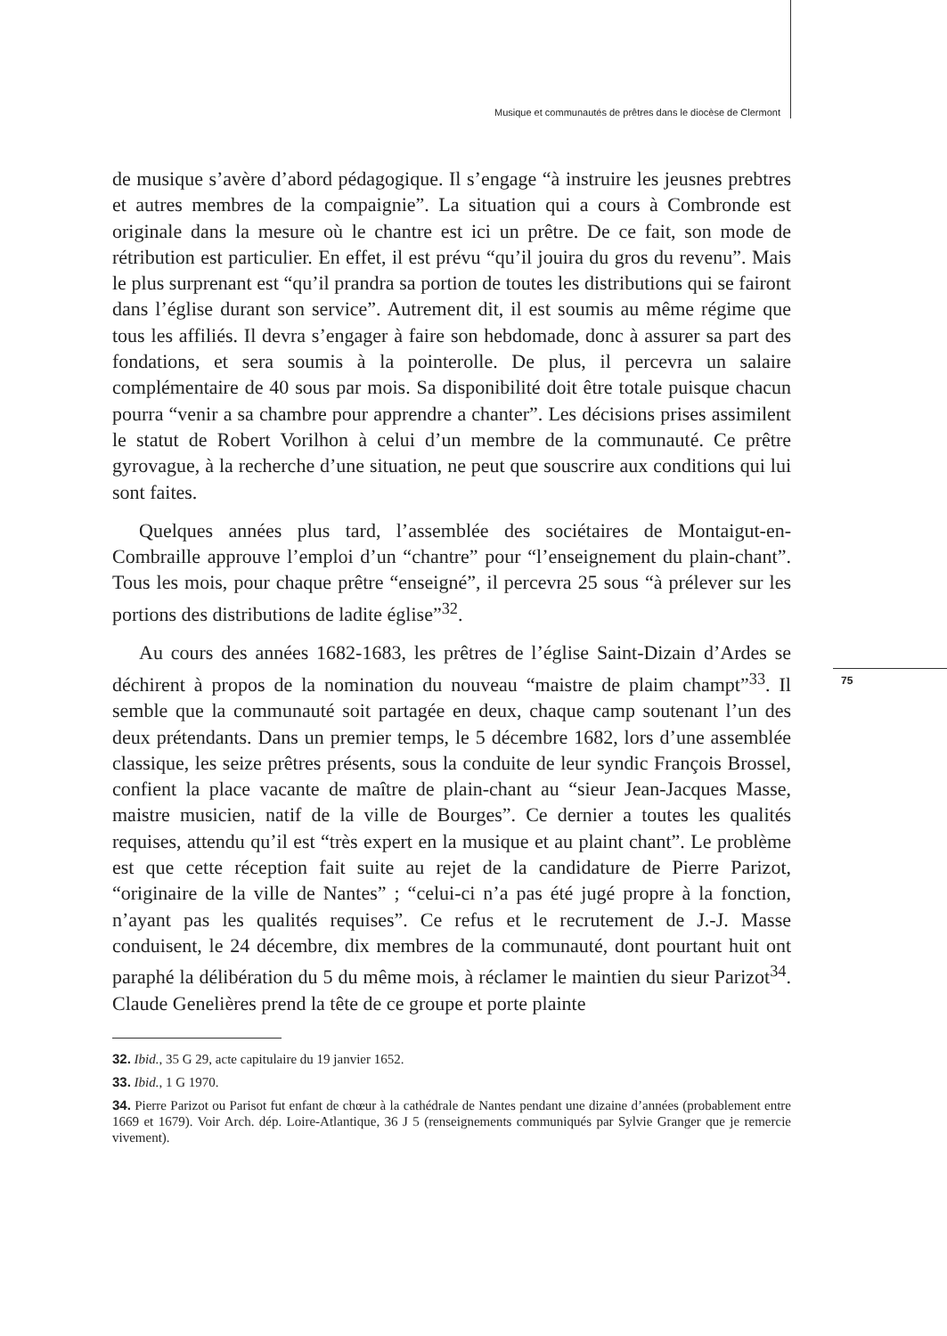Musique et communautés de prêtres dans le diocèse de Clermont
75
de musique s’avère d’abord pédagogique. Il s’engage “à instruire les jeusnes prebtres et autres membres de la compaignie”. La situation qui a cours à Combronde est originale dans la mesure où le chantre est ici un prêtre. De ce fait, son mode de rétribution est particulier. En effet, il est prévu “qu’il jouira du gros du revenu”. Mais le plus surprenant est “qu’il prandra sa portion de toutes les distributions qui se fairont dans l’église durant son service”. Autrement dit, il est soumis au même régime que tous les affiliés. Il devra s’engager à faire son hebdomade, donc à assurer sa part des fondations, et sera soumis à la pointerolle. De plus, il percevra un salaire complémentaire de 40 sous par mois. Sa disponibilité doit être totale puisque chacun pourra “venir a sa chambre pour apprendre a chanter”. Les décisions prises assimilent le statut de Robert Vorilhon à celui d’un membre de la communauté. Ce prêtre gyrovague, à la recherche d’une situation, ne peut que souscrire aux conditions qui lui sont faites.
Quelques années plus tard, l’assemblée des sociétaires de Montaigut-en-Combraille approuve l’emploi d’un “chantre” pour “l’enseignement du plain-chant”. Tous les mois, pour chaque prêtre “enseigné”, il percevra 25 sous “à prélever sur les portions des distributions de ladite église”<sup>32</sup>.
Au cours des années 1682-1683, les prêtres de l’église Saint-Dizain d’Ardes se déchirent à propos de la nomination du nouveau “maistre de plaim champt”<sup>33</sup>. Il semble que la communauté soit partagée en deux, chaque camp soutenant l’un des deux prétendants. Dans un premier temps, le 5 décembre 1682, lors d’une assemblée classique, les seize prêtres présents, sous la conduite de leur syndic François Brossel, confient la place vacante de maître de plain-chant au “sieur Jean-Jacques Masse, maistre musicien, natif de la ville de Bourges”. Ce dernier a toutes les qualités requises, attendu qu’il est “très expert en la musique et au plaint chant”. Le problème est que cette réception fait suite au rejet de la candidature de Pierre Parizot, “originaire de la ville de Nantes” ; “celui-ci n’a pas été jugé propre à la fonction, n’ayant pas les qualités requises”. Ce refus et le recrutement de J.-J. Masse conduisent, le 24 décembre, dix membres de la communauté, dont pourtant huit ont paraphé la délibération du 5 du même mois, à réclamer le maintien du sieur Parizot<sup>34</sup>. Claude Genelières prend la tête de ce groupe et porte plainte
32. Ibid., 35 G 29, acte capitulaire du 19 janvier 1652.
33. Ibid., 1 G 1970.
34. Pierre Parizot ou Parisot fut enfant de chœur à la cathédrale de Nantes pendant une dizaine d’années (probablement entre 1669 et 1679). Voir Arch. dép. Loire-Atlantique, 36 J 5 (renseignements communiqués par Sylvie Granger que je remercie vivement).